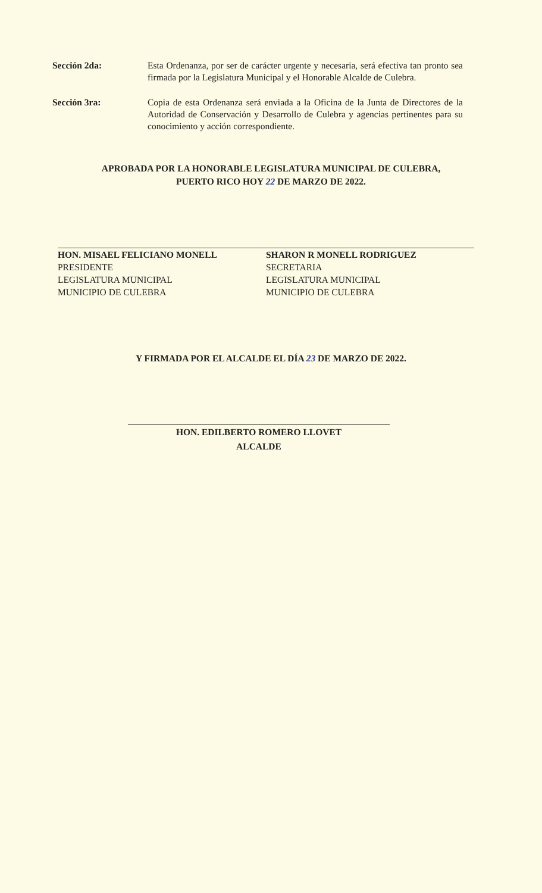Sección 2da: Esta Ordenanza, por ser de carácter urgente y necesaria, será efectiva tan pronto sea firmada por la Legislatura Municipal y el Honorable Alcalde de Culebra.
Sección 3ra: Copia de esta Ordenanza será enviada a la Oficina de la Junta de Directores de la Autoridad de Conservación y Desarrollo de Culebra y agencias pertinentes para su conocimiento y acción correspondiente.
APROBADA POR LA HONORABLE LEGISLATURA MUNICIPAL DE CULEBRA,
PUERTO RICO HOY 22 DE MARZO DE 2022.
HON. MISAEL FELICIANO MONELL
PRESIDENTE
LEGISLATURA MUNICIPAL
MUNICIPIO DE CULEBRA
SHARON R MONELL RODRIGUEZ
SECRETARIA
LEGISLATURA MUNICIPAL
MUNICIPIO DE CULEBRA
Y FIRMADA POR EL ALCALDE EL DÍA 23 DE MARZO DE 2022.
HON. EDILBERTO ROMERO LLOVET
ALCALDE